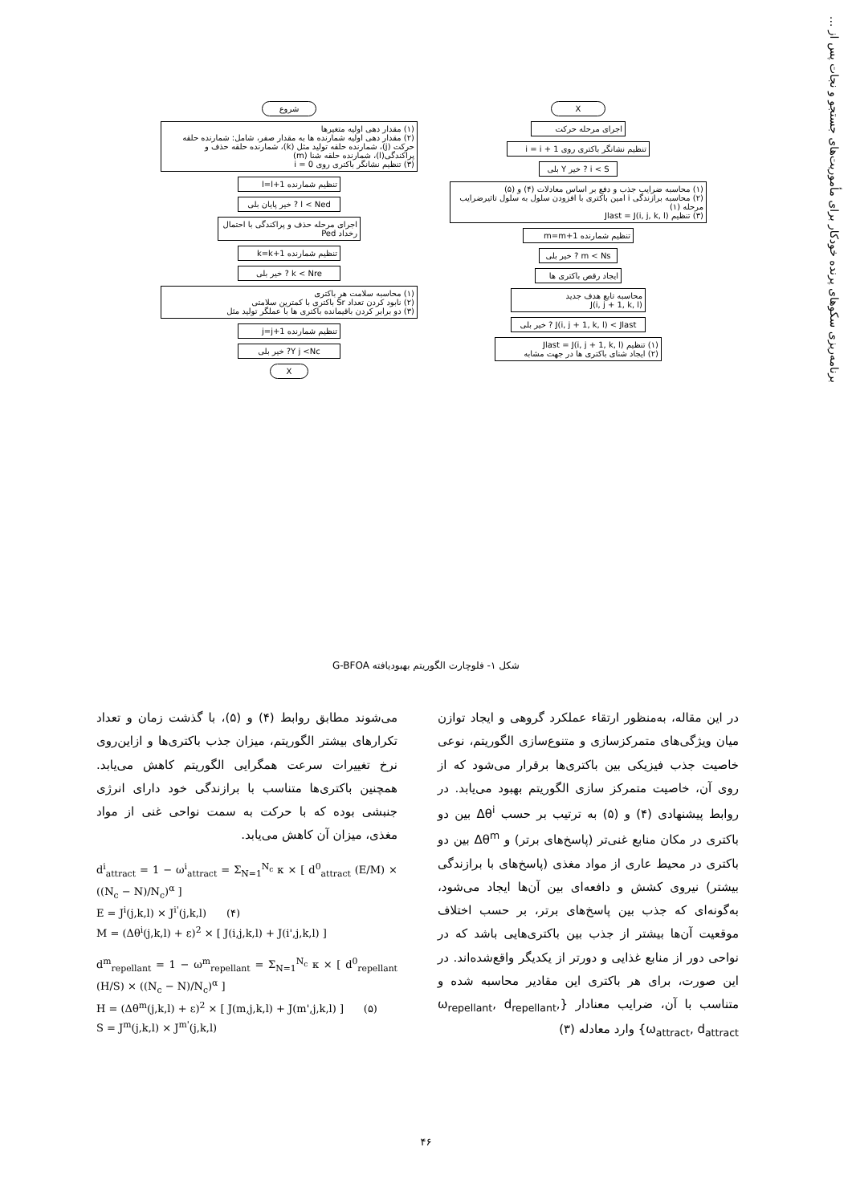برنامه‌ریزی سکوهای پرنده خودکار برای مأموریت‌های جستجو و نجات پس از ...
X
اجرای مرحله حرکت
تنظیم نشانگر باکتری روی i = i + 1
i < S ? خیر Y بلی
(۱) محاسبه ضرایب جذب و دفع بر اساس معادلات (۴) و (۵)
(۲) محاسبه برازندگی i امین باکتری با افزودن سلول به سلول تاثیرضرایب مرحله (۱)
(۳) تنظیم Jlast = J(i, j, k, l)
تنظیم شمارنده m=m+1
m < Ns ? خیر بلی
ایجاد رقص باکتری ها
محاسبه تابع هدف جدید
J(i, j + 1, k, l)
J(i, j + 1, k, l) < Jlast ? خیر بلی
(۱) تنظیم Jlast = J(i, j + 1, k, l)
(۲) ایجاد شنای باکتری ها در جهت مشابه
شروع
(۱) مقدار دهی اولیه متغیرها
(۲) مقدار دهی اولیه شمارنده ها به مقدار صفر، شامل: شمارنده حلقه حرکت (j)، شمارنده حلقه تولید مثل (k)، شمارنده حلقه حذف و پراکندگی(l)، شمارنده حلقه شنا (m)
(۳) تنظیم نشانگر باکتری روی i = 0
تنظیم شمارنده l=l+1
l < Ned ? خیر پایان بلی
اجرای مرحله حذف و پراکندگی با احتمال رخداد Ped
تنظیم شمارنده k=k+1
k < Nre ? خیر بلی
(۱) محاسبه سلامت هر باکتری
(۲) نابود کردن تعداد Sr باکتری با کمترین سلامتی
(۳) دو برابر کردن باقیمانده باکتری ها با عملگر تولید مثل
تنظیم شمارنده j=j+1
Y j <Nc? خیر بلی
X
شکل ۱- فلوچارت الگوریتم بهبودیافته G-BFOA
در این مقاله، به‌منظور ارتقاء عملکرد گروهی و ایجاد توازن میان ویژگی‌های متمرکزسازی و متنوع‌سازی الگوریتم، نوعی خاصیت جذب فیزیکی بین باکتری‌ها برقرار می‌شود که از روی آن، خاصیت متمرکز سازی الگوریتم بهبود می‌یابد. در روابط پیشنهادی (۴) و (۵) به ترتیب بر حسب Δθ<sup>i</sup> بین دو باکتری در مکان منابع غنی‌تر (پاسخ‌های برتر) و Δθ<sup>m</sup> بین دو باکتری در محیط عاری از مواد مغذی (پاسخ‌های با برازندگی بیشتر) نیروی کشش و دافعه‌ای بین آن‌ها ایجاد می‌شود، به‌گونه‌ای که جذب بین پاسخ‌های برتر، بر حسب اختلاف موقعیت آن‌ها بیشتر از جذب بین باکتری‌هایی باشد که در نواحی دور از منابع غذایی و دورتر از یکدیگر واقع‌شده‌اند. در این صورت، برای هر باکتری این مقادیر محاسبه شده و متناسب با آن، ضرایب معنادار {ω<sub>repellant</sub>, d<sub>repellant</sub>, ω<sub>attract</sub>, d<sub>attract</sub>} وارد معادله (۳)
می‌شوند مطابق روابط (۴) و (۵)، با گذشت زمان و تعداد تکرارهای بیشتر الگوریتم، میزان جذب باکتری‌ها و ازاین‌روی نرخ تغییرات سرعت همگرایی الگوریتم کاهش می‌یابد. همچنین باکتری‌ها متناسب با برازندگی خود دارای انرژی جنبشی بوده که با حرکت به سمت نواحی غنی از مواد مغذی، میزان آن کاهش می‌یابد.
d<sup>i</sup><sub>attract</sub> = 1 − ω<sup>i</sup><sub>attract</sub> = Σ<sub>N=1</sub><sup>N<sub>c</sub></sup> κ × [ d<sup>0</sup><sub>attract</sub> (E/M) × ((N<sub>c</sub> − N)/N<sub>c</sub>)<sup>α</sup> ]
E = J<sup>i</sup>(j,k,l) × J<sup>i'</sup>(j,k,l) (۴)
M = (Δθ<sup>i</sup>(j,k,l) + ε)<sup>2</sup> × [ J(i,j,k,l) + J(i',j,k,l) ]
d<sup>m</sup><sub>repellant</sub> = 1 − ω<sup>m</sup><sub>repellant</sub> = Σ<sub>N=1</sub><sup>N<sub>c</sub></sup> κ × [ d<sup>0</sup><sub>repellant</sub> (H/S) × ((N<sub>c</sub> − N)/N<sub>c</sub>)<sup>α</sup> ]
H = (Δθ<sup>m</sup>(j,k,l) + ε)<sup>2</sup> × [ J(m,j,k,l) + J(m',j,k,l) ] (۵)
S = J<sup>m</sup>(j,k,l) × J<sup>m'</sup>(j,k,l)
۴۶